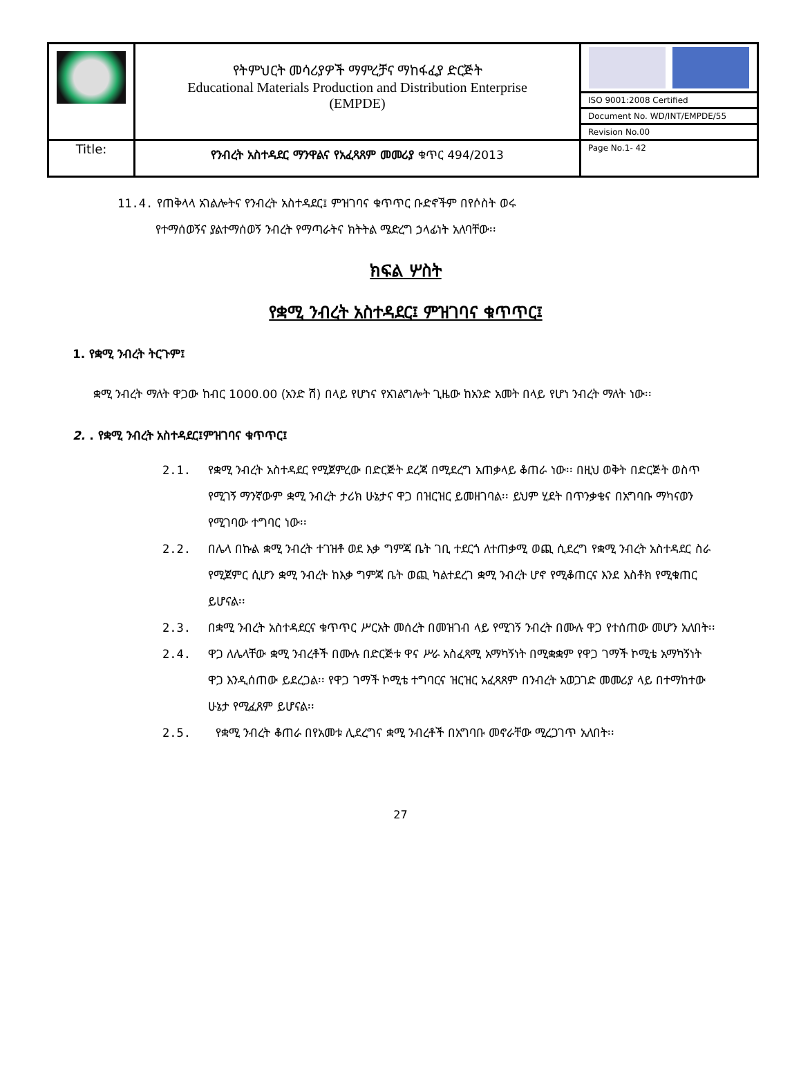| | የትምህርት መሳሪያዎች ማምረቻና ማከፋፈያ ድርጅት Educational Materials Production and Distribution Enterprise (EMPDE) | |
| | | ISO 9001:2008 Certified |
| | | Document No. WD/INT/EMPDE/55 |
| | | Revision No.00 |
| Title: | የንብረት አስተዳደር ማንዋልና የአፈጻጸም መመሪያ ቁጥር 494/2013 | Page No.1- 42 |
11.4. የጠቅላላ አገልሎትና የንብረት አስተዳደር፤ ምዝገባና ቁጥጥር ቡድኖችም በየሶስት ወሩ
የተማሰወኝና ያልተማሰወኝ ንብረት የማጣራትና ክትትል ሜድረግ ኃላፊነት አለባቸው፡፡
ክፍል ሦስት
የቋሚ ንብረት አስተዳደር፤ ምዝገባና ቁጥጥር፤
1. የቋሚ ንብረት ትርጉም፤
ቋሚ ንብረት ማለት ዋጋው ከብር 1000.00 (አንድ ሽ) በላይ የሆነና የአገልግሎት ጊዜው ከአንድ አመት በላይ የሆነ ንብረት ማለት ነው፡፡
2. . የቋሚ ንብረት አስተዳደር፤ምዝገባና ቁጥጥር፤
2.1. የቋሚ ንብረት አስተዳደር የሚጀምረው በድርጅት ደረጃ በሚደረግ አጠቃላይ ቆጠራ ነው፡፡ በዚህ ወቅት በድርጅት ወስጥ የሚገኝ ማንኛውም ቋሚ ንብረት ታሪክ ሁኔታና ዋጋ በዝርዝር ይመዘገባል፡፡ ይህም ሂደት በጥንቃቄና በአግባቡ ማካናወን የሚገባው ተግባር ነው፡፡
2.2. በሌላ በኩል ቋሚ ንብረት ተገዝቶ ወደ እቃ ግምጃ ቤት ገቢ ተደርጎ ለተጠቃሚ ወጪ ሲደረግ የቋሚ ንብረት አስተዳደር ስራ የሚጀምር ሲሆን ቋሚ ንብረት ከእቃ ግምጃ ቤት ወጪ ካልተደረገ ቋሚ ንብረት ሆኖ የሚቆጠርና እንደ እስቶክ የሚቁጠር ይሆናል፡፡
2.3. በቋሚ ንብረት አስተዳደርና ቁጥጥር ሥርአት መሰረት በመዝገብ ላይ የሚገኝ ንብረት በሙሉ ዋጋ የተሰጠው መሆን አለበት፡፡
2.4. ዋጋ ለሌላቸው ቋሚ ንብረቶች በሙሉ በድርጅቱ ዋና ሥራ አስፈጻሚ አማካኝነት በሚቋቋም የዋጋ ገማች ኮሚቴ አማካኝነት ዋጋ እንዲሰጠው ይደረጋል፡፡ የዋጋ ገማች ኮሚቴ ተግባርና ዝርዝር አፈጻጸም በንብረት አወጋገድ መመሪያ ላይ በተማከተው ሁኔታ የሚፈጸም ይሆናል፡፡
2.5. የቋሚ ንብረት ቆጠራ በየአመቱ ሊደረግና ቋሚ ንብረቶች በአግባቡ መኖራቸው ሚረጋገጥ አለበት፡፡
27